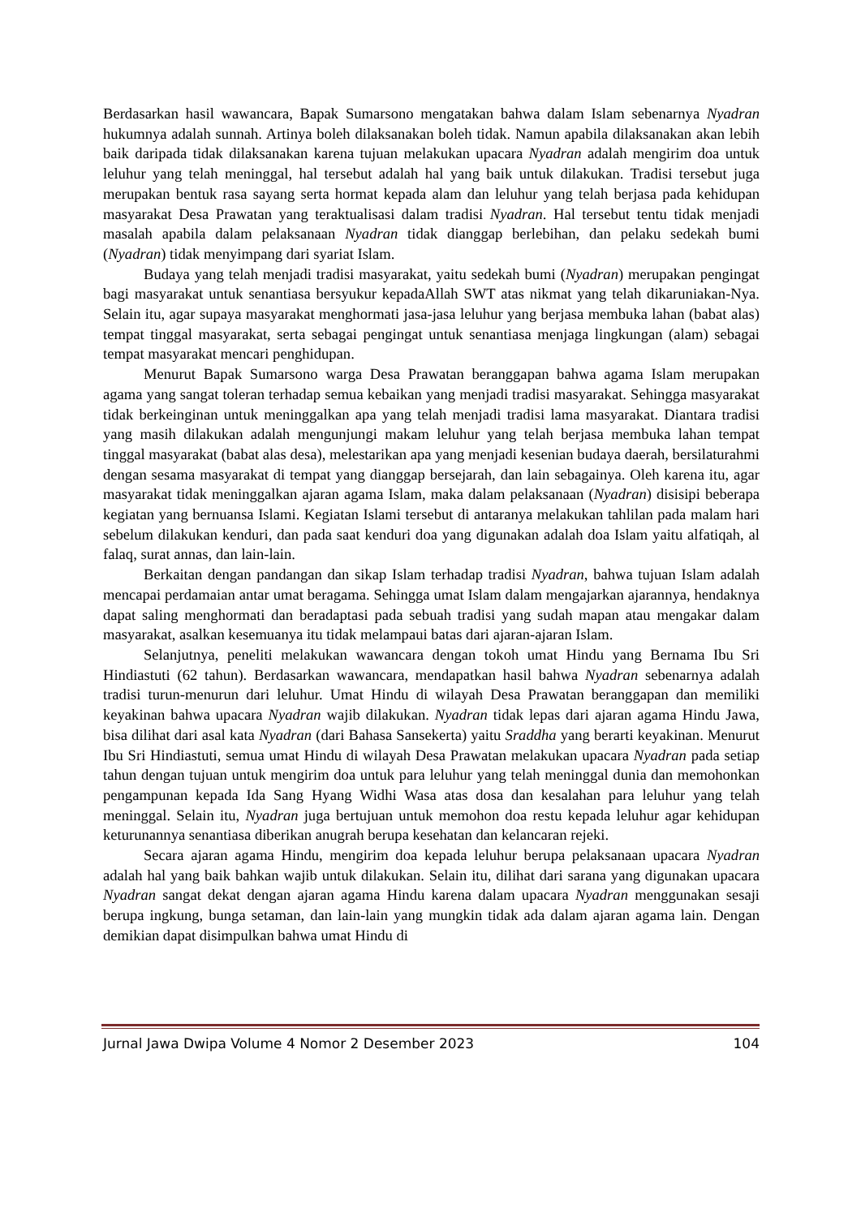Berdasarkan hasil wawancara, Bapak Sumarsono mengatakan bahwa dalam Islam sebenarnya Nyadran hukumnya adalah sunnah. Artinya boleh dilaksanakan boleh tidak. Namun apabila dilaksanakan akan lebih baik daripada tidak dilaksanakan karena tujuan melakukan upacara Nyadran adalah mengirim doa untuk leluhur yang telah meninggal, hal tersebut adalah hal yang baik untuk dilakukan. Tradisi tersebut juga merupakan bentuk rasa sayang serta hormat kepada alam dan leluhur yang telah berjasa pada kehidupan masyarakat Desa Prawatan yang teraktualisasi dalam tradisi Nyadran. Hal tersebut tentu tidak menjadi masalah apabila dalam pelaksanaan Nyadran tidak dianggap berlebihan, dan pelaku sedekah bumi (Nyadran) tidak menyimpang dari syariat Islam.
Budaya yang telah menjadi tradisi masyarakat, yaitu sedekah bumi (Nyadran) merupakan pengingat bagi masyarakat untuk senantiasa bersyukur kepadaAllah SWT atas nikmat yang telah dikaruniakan-Nya. Selain itu, agar supaya masyarakat menghormati jasa-jasa leluhur yang berjasa membuka lahan (babat alas) tempat tinggal masyarakat, serta sebagai pengingat untuk senantiasa menjaga lingkungan (alam) sebagai tempat masyarakat mencari penghidupan.
Menurut Bapak Sumarsono warga Desa Prawatan beranggapan bahwa agama Islam merupakan agama yang sangat toleran terhadap semua kebaikan yang menjadi tradisi masyarakat. Sehingga masyarakat tidak berkeinginan untuk meninggalkan apa yang telah menjadi tradisi lama masyarakat. Diantara tradisi yang masih dilakukan adalah mengunjungi makam leluhur yang telah berjasa membuka lahan tempat tinggal masyarakat (babat alas desa), melestarikan apa yang menjadi kesenian budaya daerah, bersilaturahmi dengan sesama masyarakat di tempat yang dianggap bersejarah, dan lain sebagainya. Oleh karena itu, agar masyarakat tidak meninggalkan ajaran agama Islam, maka dalam pelaksanaan (Nyadran) disisipi beberapa kegiatan yang bernuansa Islami. Kegiatan Islami tersebut di antaranya melakukan tahlilan pada malam hari sebelum dilakukan kenduri, dan pada saat kenduri doa yang digunakan adalah doa Islam yaitu alfatiqah, al falaq, surat annas, dan lain-lain.
Berkaitan dengan pandangan dan sikap Islam terhadap tradisi Nyadran, bahwa tujuan Islam adalah mencapai perdamaian antar umat beragama. Sehingga umat Islam dalam mengajarkan ajarannya, hendaknya dapat saling menghormati dan beradaptasi pada sebuah tradisi yang sudah mapan atau mengakar dalam masyarakat, asalkan kesemuanya itu tidak melampaui batas dari ajaran-ajaran Islam.
Selanjutnya, peneliti melakukan wawancara dengan tokoh umat Hindu yang Bernama Ibu Sri Hindiastuti (62 tahun). Berdasarkan wawancara, mendapatkan hasil bahwa Nyadran sebenarnya adalah tradisi turun-menurun dari leluhur. Umat Hindu di wilayah Desa Prawatan beranggapan dan memiliki keyakinan bahwa upacara Nyadran wajib dilakukan. Nyadran tidak lepas dari ajaran agama Hindu Jawa, bisa dilihat dari asal kata Nyadran (dari Bahasa Sansekerta) yaitu Sraddha yang berarti keyakinan. Menurut Ibu Sri Hindiastuti, semua umat Hindu di wilayah Desa Prawatan melakukan upacara Nyadran pada setiap tahun dengan tujuan untuk mengirim doa untuk para leluhur yang telah meninggal dunia dan memohonkan pengampunan kepada Ida Sang Hyang Widhi Wasa atas dosa dan kesalahan para leluhur yang telah meninggal. Selain itu, Nyadran juga bertujuan untuk memohon doa restu kepada leluhur agar kehidupan keturunannya senantiasa diberikan anugrah berupa kesehatan dan kelancaran rejeki.
Secara ajaran agama Hindu, mengirim doa kepada leluhur berupa pelaksanaan upacara Nyadran adalah hal yang baik bahkan wajib untuk dilakukan. Selain itu, dilihat dari sarana yang digunakan upacara Nyadran sangat dekat dengan ajaran agama Hindu karena dalam upacara Nyadran menggunakan sesaji berupa ingkung, bunga setaman, dan lain-lain yang mungkin tidak ada dalam ajaran agama lain. Dengan demikian dapat disimpulkan bahwa umat Hindu di
Jurnal Jawa Dwipa Volume 4 Nomor 2 Desember 2023 104